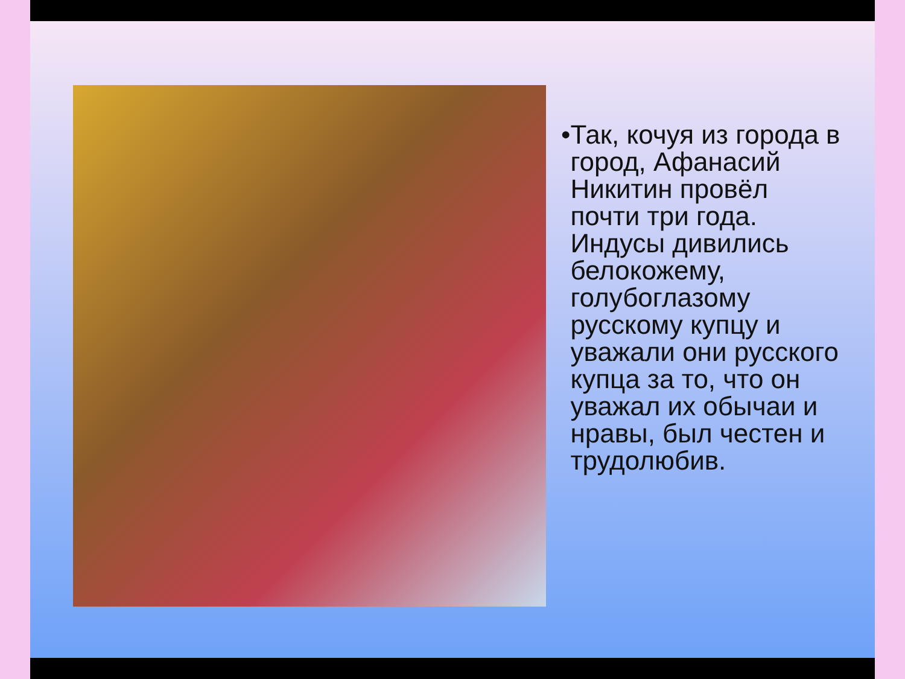• Так, кочуя из города в город, Афанасий Никитин провёл почти три года. Индусы дивились белокожему, голубоглазому русскому купцу и уважали они русского купца за то, что он уважал их обычаи и нравы, был честен и трудолюбив.